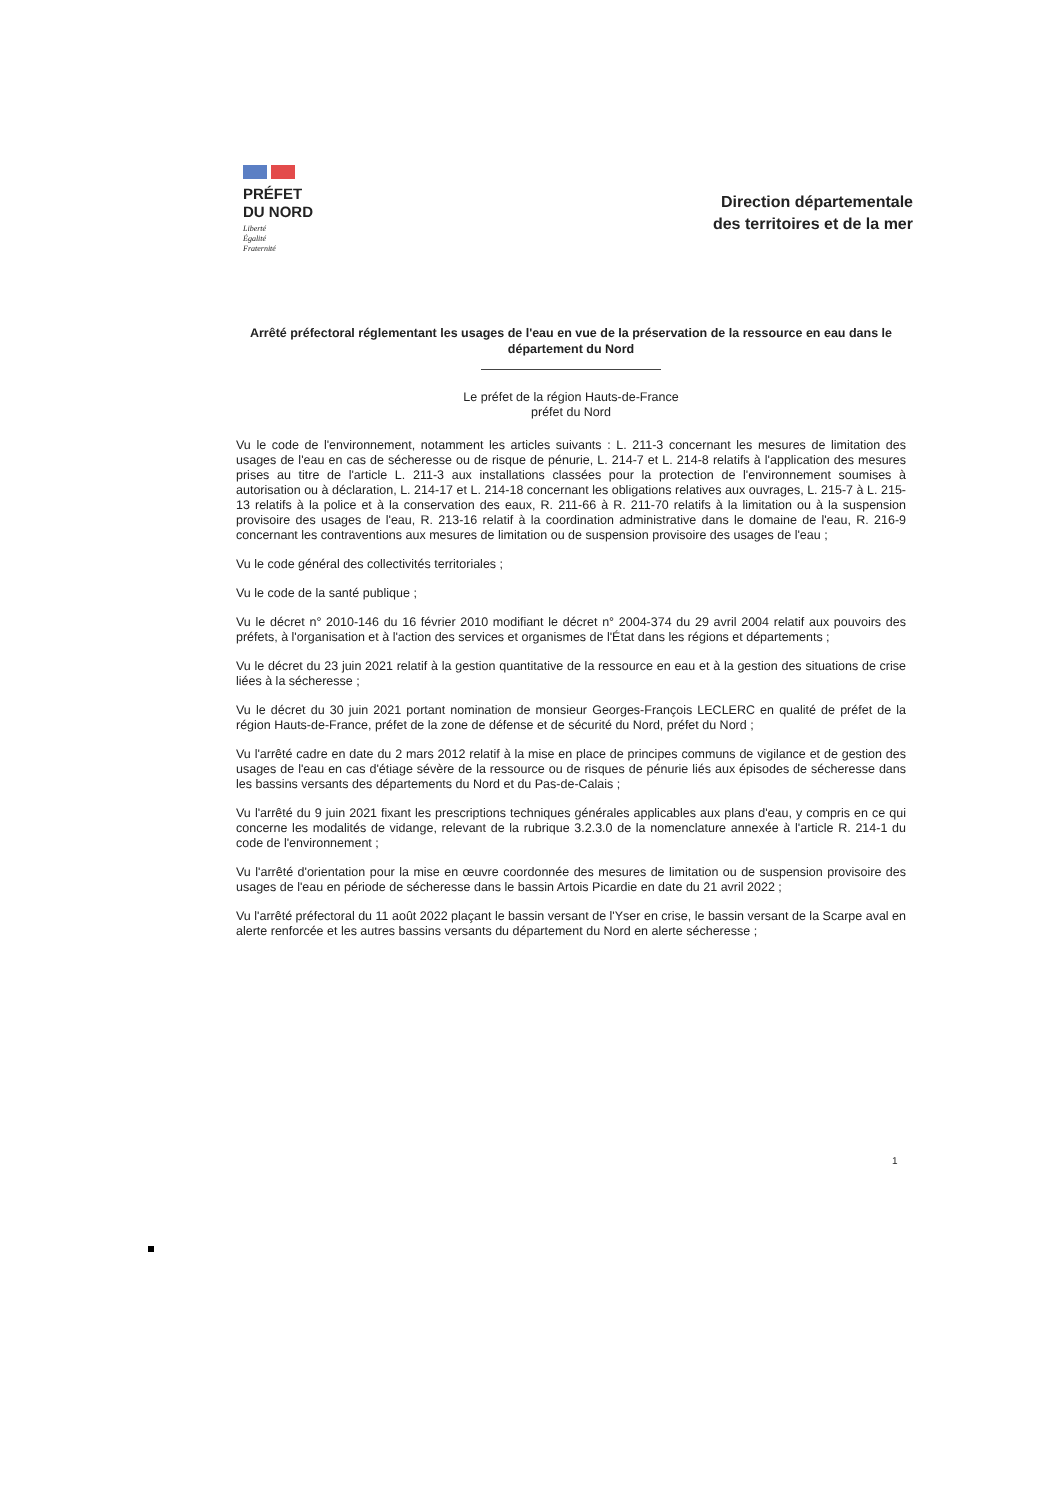PRÉFET
DU NORD
Liberté
Égalité
Fraternité
Direction départementale
des territoires et de la mer
Arrêté préfectoral réglementant les usages de l'eau en vue de la préservation de la ressource en eau dans le département du Nord
Le préfet de la région Hauts-de-France
préfet du Nord
Vu le code de l'environnement, notamment les articles suivants : L. 211-3 concernant les mesures de limitation des usages de l'eau en cas de sécheresse ou de risque de pénurie, L. 214-7 et L. 214-8 relatifs à l'application des mesures prises au titre de l'article L. 211-3 aux installations classées pour la protection de l'environnement soumises à autorisation ou à déclaration, L. 214-17 et L. 214-18 concernant les obligations relatives aux ouvrages, L. 215-7 à L. 215-13 relatifs à la police et à la conservation des eaux, R. 211-66 à R. 211-70 relatifs à la limitation ou à la suspension provisoire des usages de l'eau, R. 213-16 relatif à la coordination administrative dans le domaine de l'eau, R. 216-9 concernant les contraventions aux mesures de limitation ou de suspension provisoire des usages de l'eau ;
Vu le code général des collectivités territoriales ;
Vu le code de la santé publique ;
Vu le décret n° 2010-146 du 16 février 2010 modifiant le décret n° 2004-374 du 29 avril 2004 relatif aux pouvoirs des préfets, à l'organisation et à l'action des services et organismes de l'État dans les régions et départements ;
Vu le décret du 23 juin 2021 relatif à la gestion quantitative de la ressource en eau et à la gestion des situations de crise liées à la sécheresse ;
Vu le décret du 30 juin 2021 portant nomination de monsieur Georges-François LECLERC en qualité de préfet de la région Hauts-de-France, préfet de la zone de défense et de sécurité du Nord, préfet du Nord ;
Vu l'arrêté cadre en date du 2 mars 2012 relatif à la mise en place de principes communs de vigilance et de gestion des usages de l'eau en cas d'étiage sévère de la ressource ou de risques de pénurie liés aux épisodes de sécheresse dans les bassins versants des départements du Nord et du Pas-de-Calais ;
Vu l'arrêté du 9 juin 2021 fixant les prescriptions techniques générales applicables aux plans d'eau, y compris en ce qui concerne les modalités de vidange, relevant de la rubrique 3.2.3.0 de la nomenclature annexée à l'article R. 214-1 du code de l'environnement ;
Vu l'arrêté d'orientation pour la mise en œuvre coordonnée des mesures de limitation ou de suspension provisoire des usages de l'eau en période de sécheresse dans le bassin Artois Picardie en date du 21 avril 2022 ;
Vu l'arrêté préfectoral du 11 août 2022 plaçant le bassin versant de l'Yser en crise, le bassin versant de la Scarpe aval en alerte renforcée et les autres bassins versants du département du Nord en alerte sécheresse ;
1